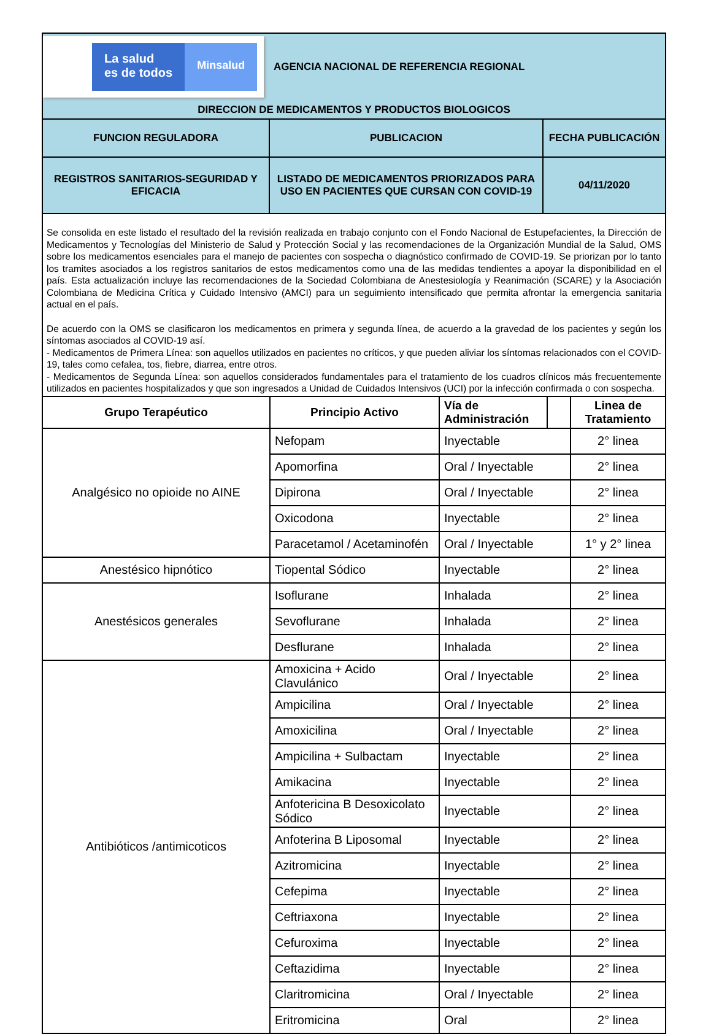| La salud es de todos Minsalud AGENCIA NACIONAL DE REFERENCIA REGIONAL DIRECCION DE MEDICAMENTOS Y PRODUCTOS BIOLOGICOS | | |
| FUNCION REGULADORA | PUBLICACION | FECHA PUBLICACIÓN |
| REGISTROS SANITARIOS-SEGURIDAD Y EFICACIA | LISTADO DE MEDICAMENTOS PRIORIZADOS PARA USO EN PACIENTES QUE CURSAN CON COVID-19 | 04/11/2020 |
Se consolida en este listado el resultado del la revisión realizada en trabajo conjunto con el Fondo Nacional de Estupefacientes, la Dirección de Medicamentos y Tecnologías del Ministerio de Salud y Protección Social y las recomendaciones de la Organización Mundial de la Salud, OMS sobre los medicamentos esenciales para el manejo de pacientes con sospecha o diagnóstico confirmado de COVID-19. Se priorizan por lo tanto los tramites asociados a los registros sanitarios de estos medicamentos como una de las medidas tendientes a apoyar la disponibilidad en el país. Esta actualización incluye las recomendaciones de la Sociedad Colombiana de Anestesiología y Reanimación (SCARE) y la Asociación Colombiana de Medicina Crítica y Cuidado Intensivo (AMCI) para un seguimiento intensificado que permita afrontar la emergencia sanitaria actual en el país.
De acuerdo con la OMS se clasificaron los medicamentos en primera y segunda línea, de acuerdo a la gravedad de los pacientes y según los síntomas asociados al COVID-19 así.
- Medicamentos de Primera Línea: son aquellos utilizados en pacientes no críticos, y que pueden aliviar los síntomas relacionados con el COVID-19, tales como cefalea, tos, fiebre, diarrea, entre otros.
- Medicamentos de Segunda Línea: son aquellos considerados fundamentales para el tratamiento de los cuadros clínicos más frecuentemente utilizados en pacientes hospitalizados y que son ingresados a Unidad de Cuidados Intensivos (UCI) por la infección confirmada o con sospecha.
| Grupo Terapéutico | Principio Activo | Vía de Administración | | Linea de Tratamiento |
| --- | --- | --- | --- | --- |
| Analgésico no opioide no AINE | Nefopam | Inyectable | | 2° linea |
| | Apomorfina | Oral / Inyectable | | 2° linea |
| | Dipirona | Oral / Inyectable | | 2° linea |
| | Oxicodona | Inyectable | | 2° linea |
| | Paracetamol / Acetaminofén | Oral / Inyectable | | 1° y 2° linea |
| Anestésico hipnótico | Tiopental Sódico | Inyectable | | 2° linea |
| Anestésicos generales | Isoflurane | Inhalada | | 2° linea |
| | Sevoflurane | Inhalada | | 2° linea |
| | Desflurane | Inhalada | | 2° linea |
| Antibióticos /antimicoticos | Amoxicina + Acido Clavulánico | Oral / Inyectable | | 2° linea |
| | Ampicilina | Oral / Inyectable | | 2° linea |
| | Amoxicilina | Oral / Inyectable | | 2° linea |
| | Ampicilina + Sulbactam | Inyectable | | 2° linea |
| | Amikacina | Inyectable | | 2° linea |
| | Anfotericina B Desoxicolato Sódico | Inyectable | | 2° linea |
| | Anfoterina B Liposomal | Inyectable | | 2° linea |
| | Azitromicina | Inyectable | | 2° linea |
| | Cefepima | Inyectable | | 2° linea |
| | Ceftriaxona | Inyectable | | 2° linea |
| | Cefuroxima | Inyectable | | 2° linea |
| | Ceftazidima | Inyectable | | 2° linea |
| | Claritromicina | Oral / Inyectable | | 2° linea |
| | Eritromicina | Oral | | 2° linea |